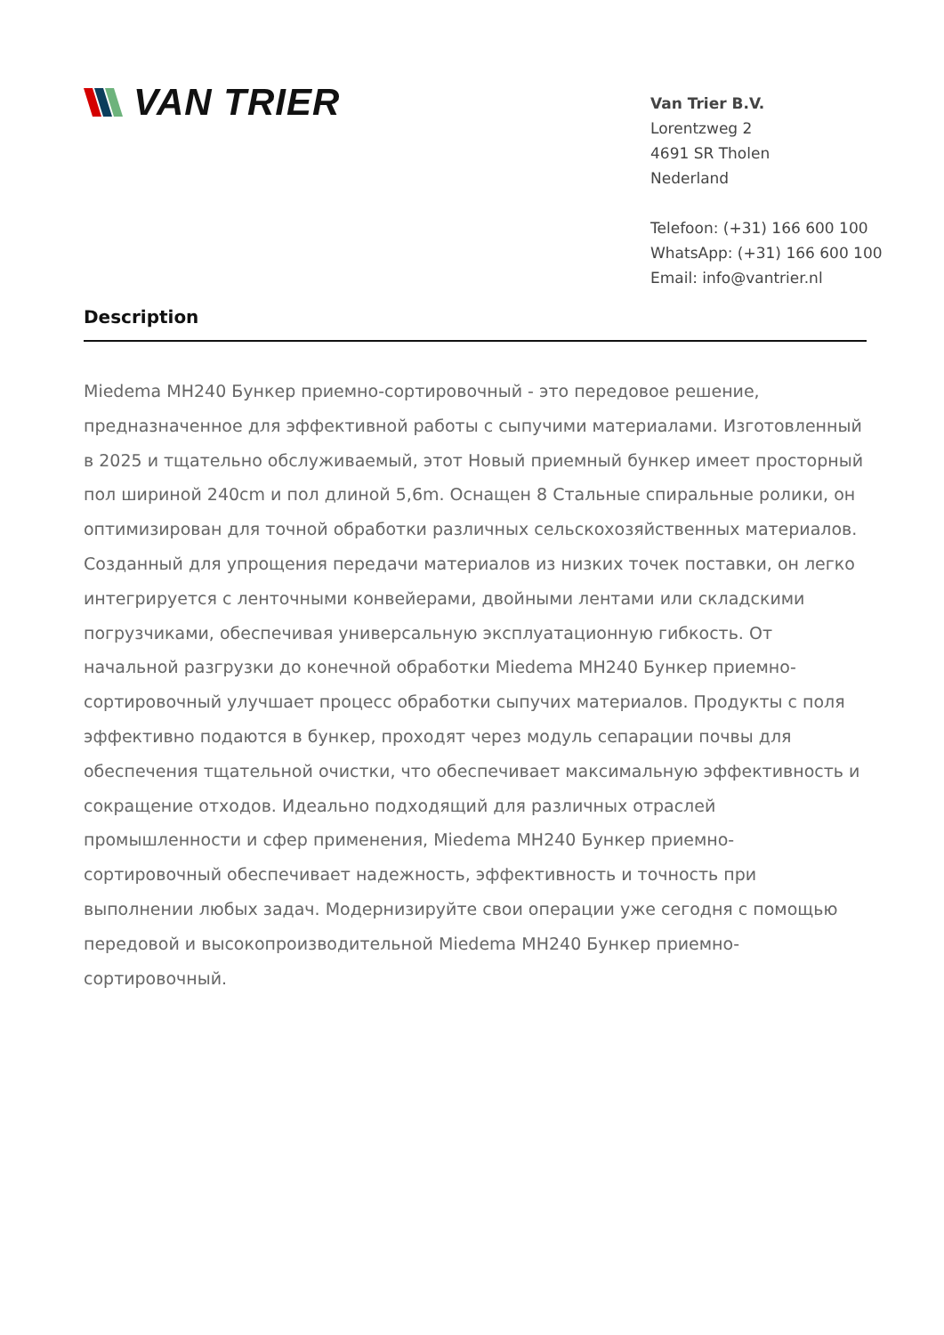VAN TRIER
Van Trier B.V.
Lorentzweg 2
4691 SR Tholen
Nederland
Telefoon: (+31) 166 600 100
WhatsApp: (+31) 166 600 100
Email: info@vantrier.nl
Description
Miedema MH240 Бункер приемно-сортировочный - это передовое решение, предназначенное для эффективной работы с сыпучими материалами. Изготовленный в 2025 и тщательно обслуживаемый, этот Новый приемный бункер имеет просторный пол шириной 240cm и пол длиной 5,6m. Оснащен 8 Стальные спиральные ролики, он оптимизирован для точной обработки различных сельскохозяйственных материалов. Созданный для упрощения передачи материалов из низких точек поставки, он легко интегрируется с ленточными конвейерами, двойными лентами или складскими погрузчиками, обеспечивая универсальную эксплуатационную гибкость. От начальной разгрузки до конечной обработки Miedema MH240 Бункер приемно-сортировочный улучшает процесс обработки сыпучих материалов. Продукты с поля эффективно подаются в бункер, проходят через модуль сепарации почвы для обеспечения тщательной очистки, что обеспечивает максимальную эффективность и сокращение отходов. Идеально подходящий для различных отраслей промышленности и сфер применения, Miedema MH240 Бункер приемно-сортировочный обеспечивает надежность, эффективность и точность при выполнении любых задач. Модернизируйте свои операции уже сегодня с помощью передовой и высокопроизводительной Miedema MH240 Бункер приемно-сортировочный.